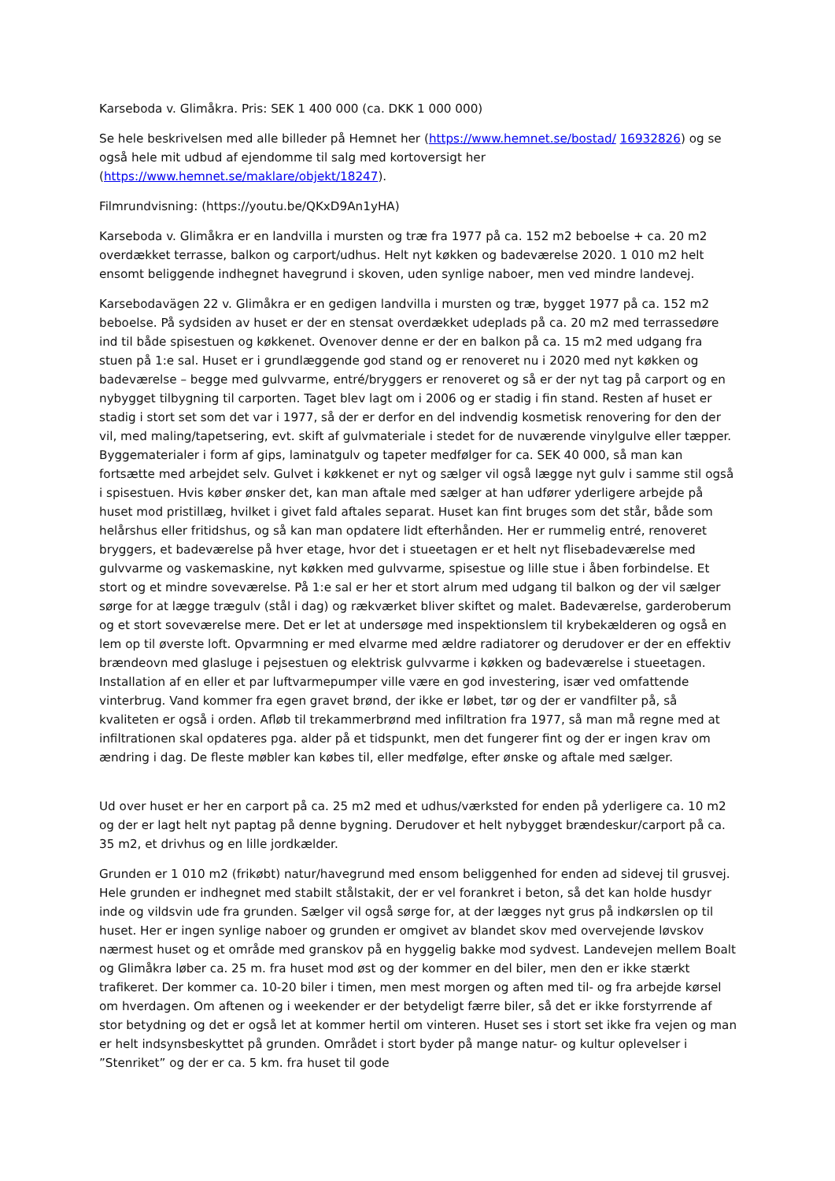Karseboda v. Glimåkra. Pris: SEK 1 400 000 (ca. DKK 1 000 000)
Se hele beskrivelsen med alle billeder på Hemnet her (https://www.hemnet.se/bostad/ 16932826) og se også hele mit udbud af ejendomme til salg med kortoversigt her (https://www.hemnet.se/maklare/objekt/18247).
Filmrundvisning: (https://youtu.be/QKxD9An1yHA)
Karseboda v. Glimåkra er en landvilla i mursten og træ fra 1977 på ca. 152 m2 beboelse + ca. 20 m2 overdækket terrasse, balkon og carport/udhus. Helt nyt køkken og badeværelse 2020. 1 010 m2 helt ensomt beliggende indhegnet havegrund i skoven, uden synlige naboer, men ved mindre landevej.
Karsebodavägen 22 v. Glimåkra er en gedigen landvilla i mursten og træ, bygget 1977 på ca. 152 m2 beboelse. På sydsiden av huset er der en stensat overdækket udeplads på ca. 20 m2 med terrassedøre ind til både spisestuen og køkkenet. Ovenover denne er der en balkon på ca. 15 m2 med udgang fra stuen på 1:e sal. Huset er i grundlæggende god stand og er renoveret nu i 2020 med nyt køkken og badeværelse – begge med gulvvarme, entré/bryggers er renoveret og så er der nyt tag på carport og en nybygget tilbygning til carporten. Taget blev lagt om i 2006 og er stadig i fin stand. Resten af huset er stadig i stort set som det var i 1977, så der er derfor en del indvendig kosmetisk renovering for den der vil, med maling/tapetsering, evt. skift af gulvmateriale i stedet for de nuværende vinylgulve eller tæpper. Byggematerialer i form af gips, laminatgulv og tapeter medfølger for ca. SEK 40 000, så man kan fortsætte med arbejdet selv. Gulvet i køkkenet er nyt og sælger vil også lægge nyt gulv i samme stil også i spisestuen. Hvis køber ønsker det, kan man aftale med sælger at han udfører yderligere arbejde på huset mod pristillæg, hvilket i givet fald aftales separat. Huset kan fint bruges som det står, både som helårshus eller fritidshus, og så kan man opdatere lidt efterhånden. Her er rummelig entré, renoveret bryggers, et badeværelse på hver etage, hvor det i stueetagen er et helt nyt flisebadeværelse med gulvvarme og vaskemaskine, nyt køkken med gulvvarme, spisestue og lille stue i åben forbindelse. Et stort og et mindre soveværelse. På 1:e sal er her et stort alrum med udgang til balkon og der vil sælger sørge for at lægge trægulv (stål i dag) og rækværket bliver skiftet og malet. Badeværelse, garderoberum og et stort soveværelse mere. Det er let at undersøge med inspektionslem til krybekælderen og også en lem op til øverste loft. Opvarmning er med elvarme med ældre radiatorer og derudover er der en effektiv brændeovn med glasluge i pejsestuen og elektrisk gulvvarme i køkken og badeværelse i stueetagen. Installation af en eller et par luftvarmepumper ville være en god investering, især ved omfattende vinterbrug. Vand kommer fra egen gravet brønd, der ikke er løbet, tør og der er vandfilter på, så kvaliteten er også i orden. Afløb til trekammerbrønd med infiltration fra 1977, så man må regne med at infiltrationen skal opdateres pga. alder på et tidspunkt, men det fungerer fint og der er ingen krav om ændring i dag. De fleste møbler kan købes til, eller medfølge, efter ønske og aftale med sælger.
Ud over huset er her en carport på ca. 25 m2 med et udhus/værksted for enden på yderligere ca. 10 m2 og der er lagt helt nyt paptag på denne bygning. Derudover et helt nybygget brændeskur/carport på ca. 35 m2, et drivhus og en lille jordkælder.
Grunden er 1 010 m2 (frikøbt) natur/havegrund med ensom beliggenhed for enden ad sidevej til grusvej. Hele grunden er indhegnet med stabilt stålstakit, der er vel forankret i beton, så det kan holde husdyr inde og vildsvin ude fra grunden. Sælger vil også sørge for, at der lægges nyt grus på indkørslen op til huset. Her er ingen synlige naboer og grunden er omgivet av blandet skov med overvejende løvskov nærmest huset og et område med granskov på en hyggelig bakke mod sydvest. Landevejen mellem Boalt og Glimåkra løber ca. 25 m. fra huset mod øst og der kommer en del biler, men den er ikke stærkt trafikeret. Der kommer ca. 10-20 biler i timen, men mest morgen og aften med til- og fra arbejde kørsel om hverdagen. Om aftenen og i weekender er der betydeligt færre biler, så det er ikke forstyrrende af stor betydning og det er også let at kommer hertil om vinteren. Huset ses i stort set ikke fra vejen og man er helt indsynsbeskyttet på grunden. Området i stort byder på mange natur- og kultur oplevelser i ”Stenriket” og der er ca. 5 km. fra huset til gode